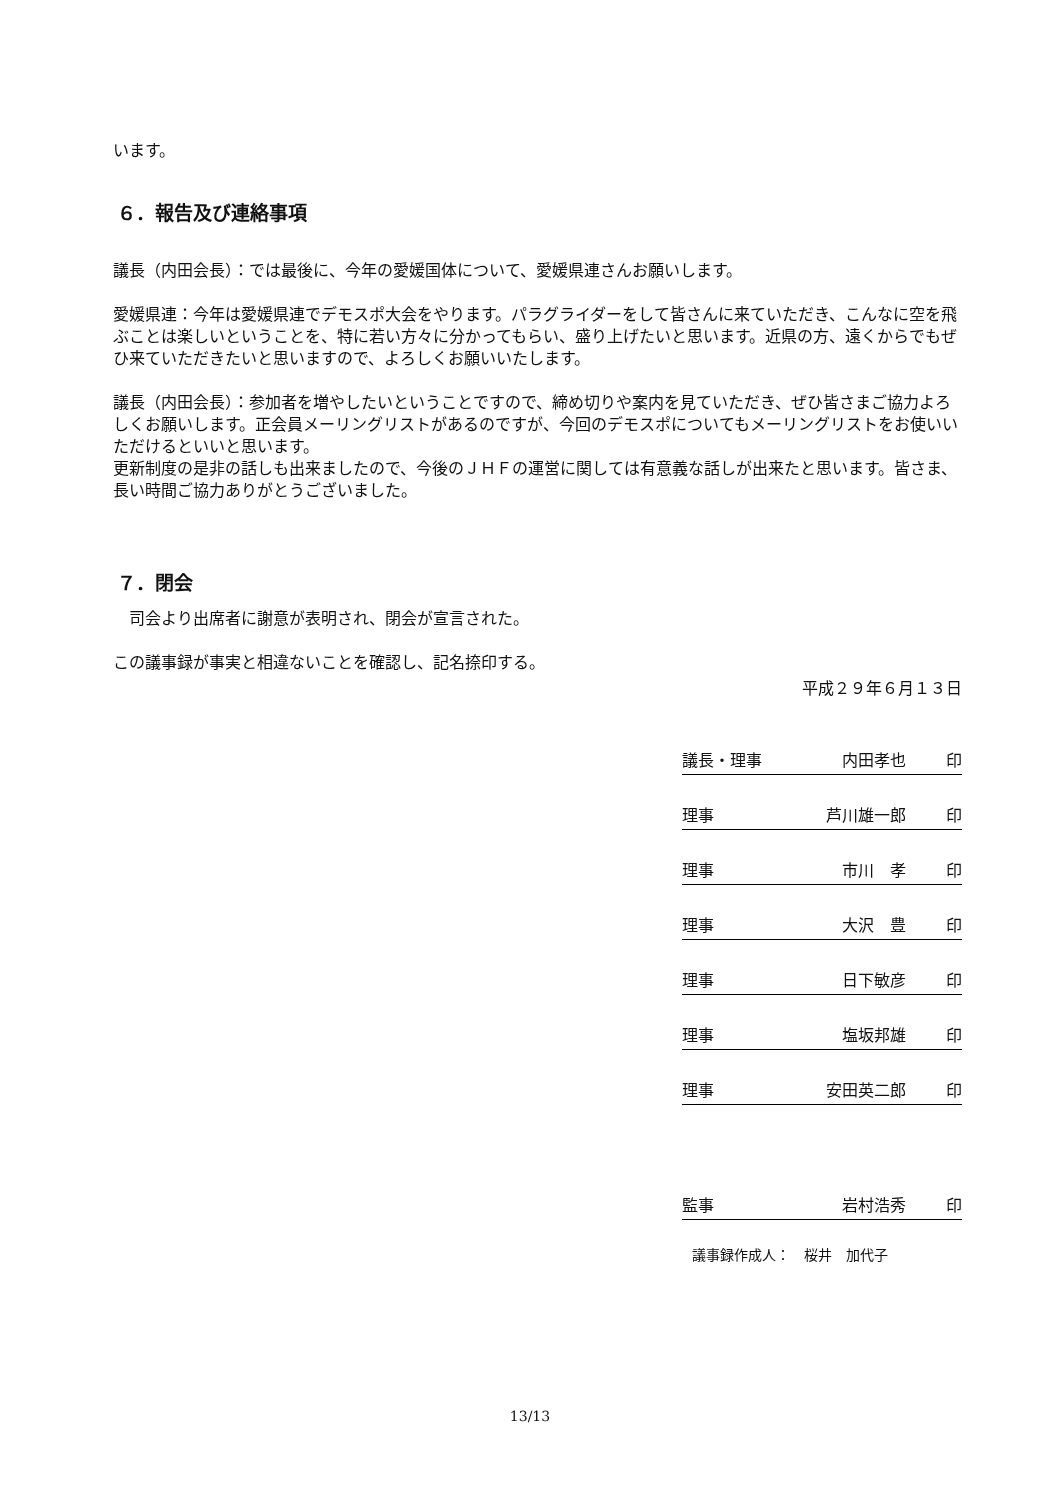います。
６．報告及び連絡事項
議長（内田会長）：では最後に、今年の愛媛国体について、愛媛県連さんお願いします。
愛媛県連：今年は愛媛県連でデモスポ大会をやります。パラグライダーをして皆さんに来ていただき、こんなに空を飛ぶことは楽しいということを、特に若い方々に分かってもらい、盛り上げたいと思います。近県の方、遠くからでもぜひ来ていただきたいと思いますので、よろしくお願いいたします。
議長（内田会長）：参加者を増やしたいということですので、締め切りや案内を見ていただき、ぜひ皆さまご協力よろしくお願いします。正会員メーリングリストがあるのですが、今回のデモスポについてもメーリングリストをお使いいただけるといいと思います。
更新制度の是非の話しも出来ましたので、今後のＪＨＦの運営に関しては有意義な話しが出来たと思います。皆さま、長い時間ご協力ありがとうございました。
７．閉会
　司会より出席者に謝意が表明され、閉会が宣言された。
この議事録が事実と相違ないことを確認し、記名捺印する。
平成２９年６月１３日
議長・理事 内田孝也 印
理事 芦川雄一郎 印
理事 市川　孝 印
理事 大沢　豊 印
理事 日下敏彦 印
理事 塩坂邦雄 印
理事 安田英二郎 印
監事 岩村浩秀 印
議事録作成人：　桜井　加代子
13/13